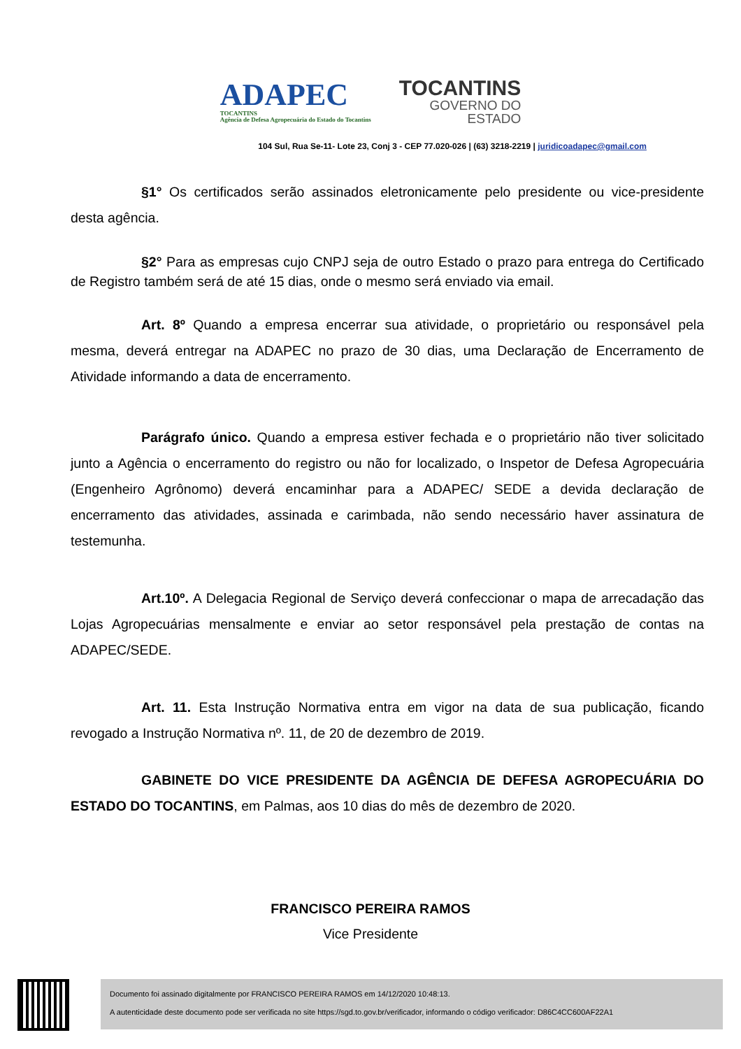ADAPEC
TOCANTINS
Agência de Defesa Agropecuária do Estado do Tocantins
TOCANTINS
GOVERNO DO
ESTADO
104 Sul, Rua Se-11- Lote 23, Conj 3 - CEP 77.020-026 | (63) 3218-2219 | juridicoadapec@gmail.com
§1° Os certificados serão assinados eletronicamente pelo presidente ou vice-presidente desta agência.
§2° Para as empresas cujo CNPJ seja de outro Estado o prazo para entrega do Certificado de Registro também será de até 15 dias, onde o mesmo será enviado via email.
Art. 8º Quando a empresa encerrar sua atividade, o proprietário ou responsável pela mesma, deverá entregar na ADAPEC no prazo de 30 dias, uma Declaração de Encerramento de Atividade informando a data de encerramento.
Parágrafo único. Quando a empresa estiver fechada e o proprietário não tiver solicitado junto a Agência o encerramento do registro ou não for localizado, o Inspetor de Defesa Agropecuária (Engenheiro Agrônomo) deverá encaminhar para a ADAPEC/ SEDE a devida declaração de encerramento das atividades, assinada e carimbada, não sendo necessário haver assinatura de testemunha.
Art.10º. A Delegacia Regional de Serviço deverá confeccionar o mapa de arrecadação das Lojas Agropecuárias mensalmente e enviar ao setor responsável pela prestação de contas na ADAPEC/SEDE.
Art. 11. Esta Instrução Normativa entra em vigor na data de sua publicação, ficando revogado a Instrução Normativa nº. 11, de 20 de dezembro de 2019.
GABINETE DO VICE PRESIDENTE DA AGÊNCIA DE DEFESA AGROPECUÁRIA DO ESTADO DO TOCANTINS, em Palmas, aos 10 dias do mês de dezembro de 2020.
FRANCISCO PEREIRA RAMOS
Vice Presidente
Documento foi assinado digitalmente por FRANCISCO PEREIRA RAMOS em 14/12/2020 10:48:13.
A autenticidade deste documento pode ser verificada no site https://sgd.to.gov.br/verificador, informando o código verificador: D86C4CC600AF22A1